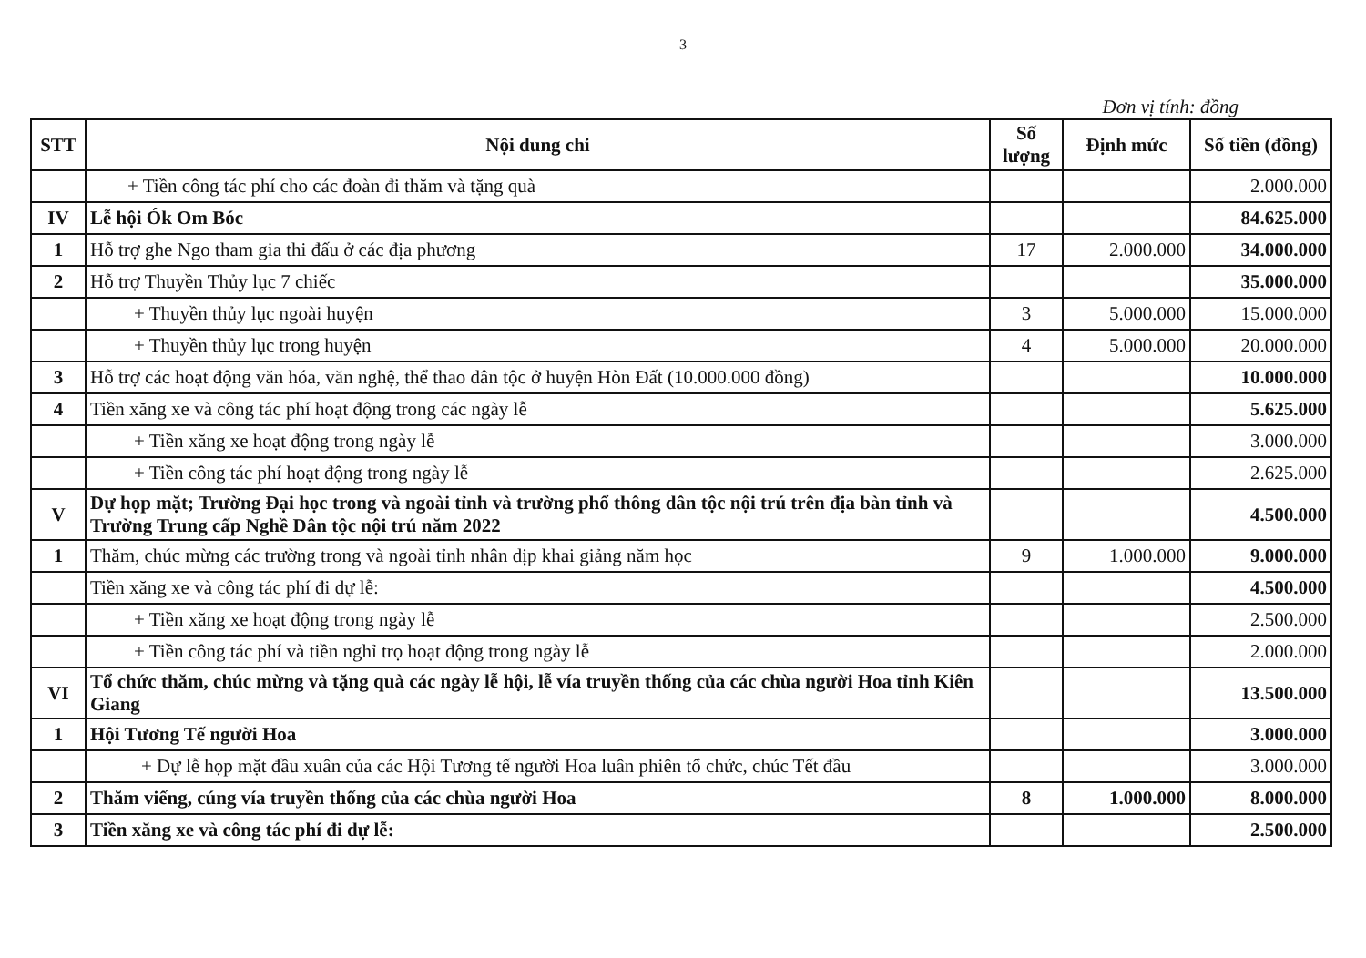3
Đơn vị tính: đồng
| STT | Nội dung chi | Số lượng | Định mức | Số tiền (đồng) |
| --- | --- | --- | --- | --- |
| | + Tiền công tác phí cho các đoàn đi thăm và tặng quà | | | 2.000.000 |
| IV | Lễ hội Ók Om Bóc | | | 84.625.000 |
| 1 | Hỗ trợ ghe Ngo tham gia thi đấu ở các địa phương | 17 | 2.000.000 | 34.000.000 |
| 2 | Hỗ trợ Thuyền Thủy lục 7 chiếc | | | 35.000.000 |
| | + Thuyền thủy lục ngoài huyện | 3 | 5.000.000 | 15.000.000 |
| | + Thuyền thủy lục trong huyện | 4 | 5.000.000 | 20.000.000 |
| 3 | Hỗ trợ các hoạt động văn hóa, văn nghệ, thể thao dân tộc ở huyện Hòn Đất (10.000.000 đồng) | | | 10.000.000 |
| 4 | Tiền xăng xe và công tác phí hoạt động trong các ngày lễ | | | 5.625.000 |
| | + Tiền xăng xe hoạt động trong ngày lễ | | | 3.000.000 |
| | + Tiền công tác phí hoạt động trong ngày lễ | | | 2.625.000 |
| V | Dự họp mặt; Trường Đại học trong và ngoài tỉnh và trường phổ thông dân tộc nội trú trên địa bàn tỉnh và Trường Trung cấp Nghề Dân tộc nội trú năm 2022 | | | 4.500.000 |
| 1 | Thăm, chúc mừng các trường trong và ngoài tỉnh nhân dịp khai giảng năm học | 9 | 1.000.000 | 9.000.000 |
| | Tiền xăng xe và công tác phí đi dự lễ: | | | 4.500.000 |
| | + Tiền xăng xe hoạt động trong ngày lễ | | | 2.500.000 |
| | + Tiền công tác phí và tiền nghỉ trọ hoạt động trong ngày lễ | | | 2.000.000 |
| VI | Tổ chức thăm, chúc mừng và tặng quà các ngày lễ hội, lễ vía truyền thống của các chùa người Hoa tỉnh Kiên Giang | | | 13.500.000 |
| 1 | Hội Tương Tế người Hoa | | | 3.000.000 |
| | + Dự lễ họp mặt đầu xuân của các Hội Tương tế người Hoa luân phiên tổ chức, chúc Tết đầu | | | 3.000.000 |
| 2 | Thăm viếng, cúng vía truyền thống của các chùa người Hoa | 8 | 1.000.000 | 8.000.000 |
| 3 | Tiền xăng xe và công tác phí đi dự lễ: | | | 2.500.000 |